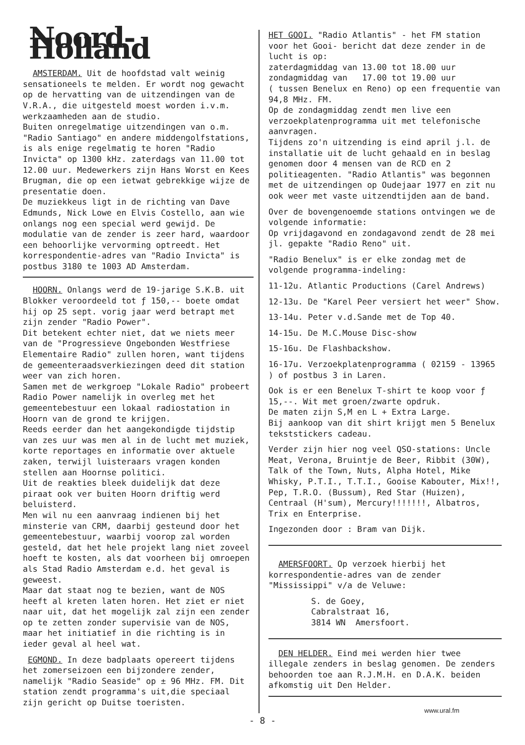Noord-Holland
AMSTERDAM. Uit de hoofdstad valt weinig sensationeels te melden. Er wordt nog gewacht op de hervatting van de uitzendingen van de V.R.A., die uitgesteld moest worden i.v.m. werkzaamheden aan de studio.
Buiten onregelmatige uitzendingen van o.m. "Radio Santiago" en andere middengolfstations, is als enige regelmatig te horen "Radio Invicta" op 1300 kHz. zaterdags van 11.00 tot 12.00 uur. Medewerkers zijn Hans Worst en Kees Brugman, die op een ietwat gebrekkige wijze de presentatie doen.
De muziekkeus ligt in de richting van Dave Edmunds, Nick Lowe en Elvis Costello, aan wie onlangs nog een special werd gewijd. De modulatie van de zender is zeer hard, waardoor een behoorlijke vervorming optreedt. Het korrespondentie-adres van "Radio Invicta" is postbus 3180 te 1003 AD Amsterdam.
HOORN. Onlangs werd de 19-jarige S.K.B. uit Blokker veroordeeld tot ƒ 150,-- boete omdat hij op 25 sept. vorig jaar werd betrapt met zijn zender "Radio Power".
Dit betekent echter niet, dat we niets meer van de "Progressieve Ongebonden Westfriese Elementaire Radio" zullen horen, want tijdens de gemeenteraadsverkiezingen deed dit station weer van zich horen.
Samen met de werkgroep "Lokale Radio" probeert Radio Power namelijk in overleg met het gemeentebestuur een lokaal radiostation in Hoorn van de grond te krijgen.
Reeds eerder dan het aangekondigde tijdstip van zes uur was men al in de lucht met muziek, korte reportages en informatie over aktuele zaken, terwijl luisteraars vragen konden stellen aan Hoornse politici.
Uit de reakties bleek duidelijk dat deze piraat ook ver buiten Hoorn driftig werd beluisterd.
Men wil nu een aanvraag indienen bij het minsterie van CRM, daarbij gesteund door het gemeentebestuur, waarbij voorop zal worden gesteld, dat het hele projekt lang niet zoveel hoeft te kosten, als dat voorheen bij omroepen als Stad Radio Amsterdam e.d. het geval is geweest.
Maar dat staat nog te bezien, want de NOS heeft al kreten laten horen. Het ziet er niet naar uit, dat het mogelijk zal zijn een zender op te zetten zonder supervisie van de NOS, maar het initiatief in die richting is in ieder geval al heel wat.
EGMOND. In deze badplaats opereert tijdens het zomerseizoen een bijzondere zender, namelijk "Radio Seaside" op ± 96 MHz. FM. Dit station zendt programma's uit,die speciaal zijn gericht op Duitse toeristen.
HET GOOI. "Radio Atlantis" - het FM station voor het Gooi- bericht dat deze zender in de lucht is op:
zaterdagmiddag van 13.00 tot 18.00 uur
zondagmiddag van 17.00 tot 19.00 uur
( tussen Benelux en Reno) op een frequentie van 94,8 MHz. FM.
Op de zondagmiddag zendt men live een verzoekplatenprogramma uit met telefonische aanvragen.
Tijdens zo'n uitzending is eind april j.l. de installatie uit de lucht gehaald en in beslag genomen door 4 mensen van de RCD en 2 politieagenten. "Radio Atlantis" was begonnen met de uitzendingen op Oudejaar 1977 en zit nu ook weer met vaste uitzendtijden aan de band.
Over de bovengenoemde stations ontvingen we de volgende informatie:
Op vrijdagavond en zondagavond zendt de 28 mei jl. gepakte "Radio Reno" uit.
"Radio Benelux" is er elke zondag met de volgende programma-indeling:
11-12u. Atlantic Productions (Carel Andrews)
12-13u. De "Karel Peer versiert het weer" Show.
13-14u. Peter v.d.Sande met de Top 40.
14-15u. De M.C.Mouse Disc-show
15-16u. De Flashbackshow.
16-17u. Verzoekplatenprogramma ( 02159 - 13965 ) of postbus 3 in Laren.
Ook is er een Benelux T-shirt te koop voor ƒ 15,--. Wit met groen/zwarte opdruk.
De maten zijn S,M en L + Extra Large.
Bij aankoop van dit shirt krijgt men 5 Benelux tekststickers cadeau.
Verder zijn hier nog veel QSO-stations: Uncle Meat, Verona, Bruintje de Beer, Ribbit (30W), Talk of the Town, Nuts, Alpha Hotel, Mike Whisky, P.T.I., T.T.I., Gooise Kabouter, Mix!!, Pep, T.R.O. (Bussum), Red Star (Huizen), Centraal (H'sum), Mercury!!!!!!!, Albatros, Trix en Enterprise.
Ingezonden door : Bram van Dijk.
AMERSFOORT. Op verzoek hierbij het korrespondentie-adres van de zender "Mississippi" v/a de Veluwe:
S. de Goey,
Cabralstraat 16,
3814 WN Amersfoort.
DEN HELDER. Eind mei werden hier twee illegale zenders in beslag genomen. De zenders behoorden toe aan R.J.M.H. en D.A.K. beiden afkomstig uit Den Helder.
www.ural.fm
- 8 -